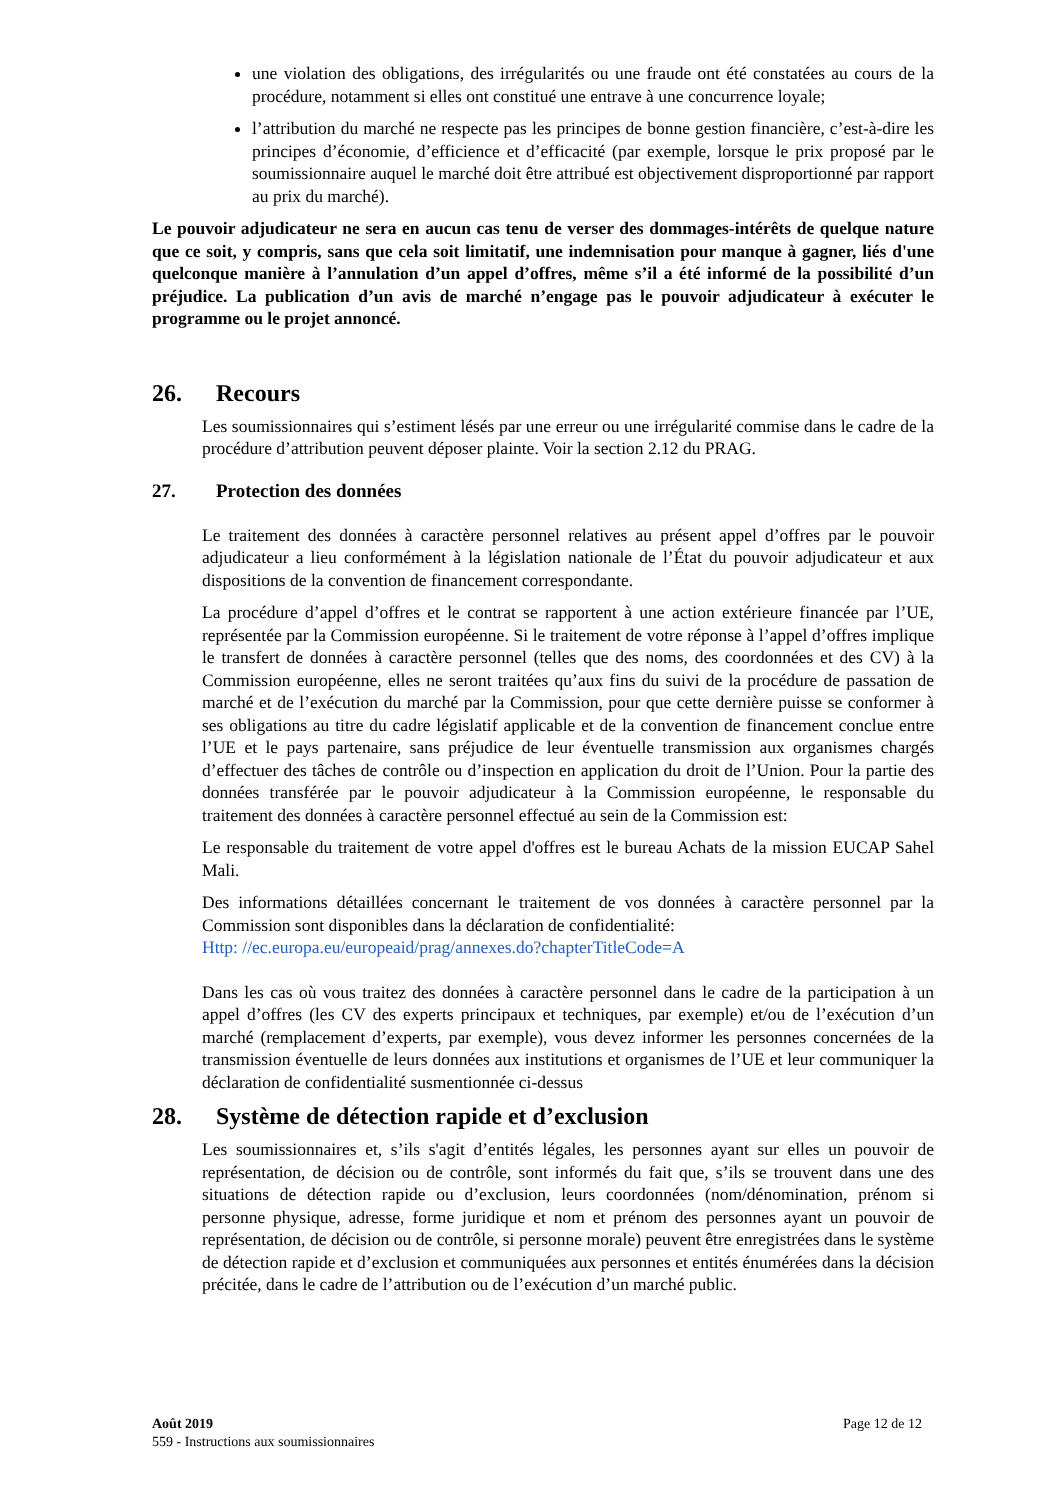une violation des obligations, des irrégularités ou une fraude ont été constatées au cours de la procédure, notamment si elles ont constitué une entrave à une concurrence loyale;
l’attribution du marché ne respecte pas les principes de bonne gestion financière, c’est-à-dire les principes d’économie, d’efficience et d’efficacité (par exemple, lorsque le prix proposé par le soumissionnaire auquel le marché doit être attribué est objectivement disproportionné par rapport au prix du marché).
Le pouvoir adjudicateur ne sera en aucun cas tenu de verser des dommages-intérêts de quelque nature que ce soit, y compris, sans que cela soit limitatif, une indemnisation pour manque à gagner, liés d'une quelconque manière à l’annulation d’un appel d’offres, même s’il a été informé de la possibilité d’un préjudice. La publication d’un avis de marché n’engage pas le pouvoir adjudicateur à exécuter le programme ou le projet annoncé.
26. Recours
Les soumissionnaires qui s’estiment lésés par une erreur ou une irrégularité commise dans le cadre de la procédure d’attribution peuvent déposer plainte. Voir la section 2.12 du PRAG.
27. Protection des données
Le traitement des données à caractère personnel relatives au présent appel d’offres par le pouvoir adjudicateur a lieu conformément à la législation nationale de l’État du pouvoir adjudicateur et aux dispositions de la convention de financement correspondante.
La procédure d’appel d’offres et le contrat se rapportent à une action extérieure financée par l’UE, représentée par la Commission européenne. Si le traitement de votre réponse à l’appel d’offres implique le transfert de données à caractère personnel (telles que des noms, des coordonnées et des CV) à la Commission européenne, elles ne seront traitées qu’aux fins du suivi de la procédure de passation de marché et de l’exécution du marché par la Commission, pour que cette dernière puisse se conformer à ses obligations au titre du cadre législatif applicable et de la convention de financement conclue entre l’UE et le pays partenaire, sans préjudice de leur éventuelle transmission aux organismes chargés d’effectuer des tâches de contrôle ou d’inspection en application du droit de l’Union. Pour la partie des données transférée par le pouvoir adjudicateur à la Commission européenne, le responsable du traitement des données à caractère personnel effectué au sein de la Commission est:
Le responsable du traitement de votre appel d'offres est le bureau Achats de la mission EUCAP Sahel Mali.
Des informations détaillées concernant le traitement de vos données à caractère personnel par la Commission sont disponibles dans la déclaration de confidentialité:
Http: //ec.europa.eu/europeaid/prag/annexes.do?chapterTitleCode=A
Dans les cas où vous traitez des données à caractère personnel dans le cadre de la participation à un appel d’offres (les CV des experts principaux et techniques, par exemple) et/ou de l’exécution d’un marché (remplacement d’experts, par exemple), vous devez informer les personnes concernées de la transmission éventuelle de leurs données aux institutions et organismes de l’UE et leur communiquer la déclaration de confidentialité susmentionnée ci-dessus
28. Système de détection rapide et d’exclusion
Les soumissionnaires et, s’ils s'agit d’entités légales, les personnes ayant sur elles un pouvoir de représentation, de décision ou de contrôle, sont informés du fait que, s’ils se trouvent dans une des situations de détection rapide ou d’exclusion, leurs coordonnées (nom/dénomination, prénom si personne physique, adresse, forme juridique et nom et prénom des personnes ayant un pouvoir de représentation, de décision ou de contrôle, si personne morale) peuvent être enregistrées dans le système de détection rapide et d’exclusion et communiquées aux personnes et entités énumérées dans la décision précitée, dans le cadre de l’attribution ou de l’exécution d’un marché public.
Août 2019 Page 12 de 12
559 - Instructions aux soumissionnaires